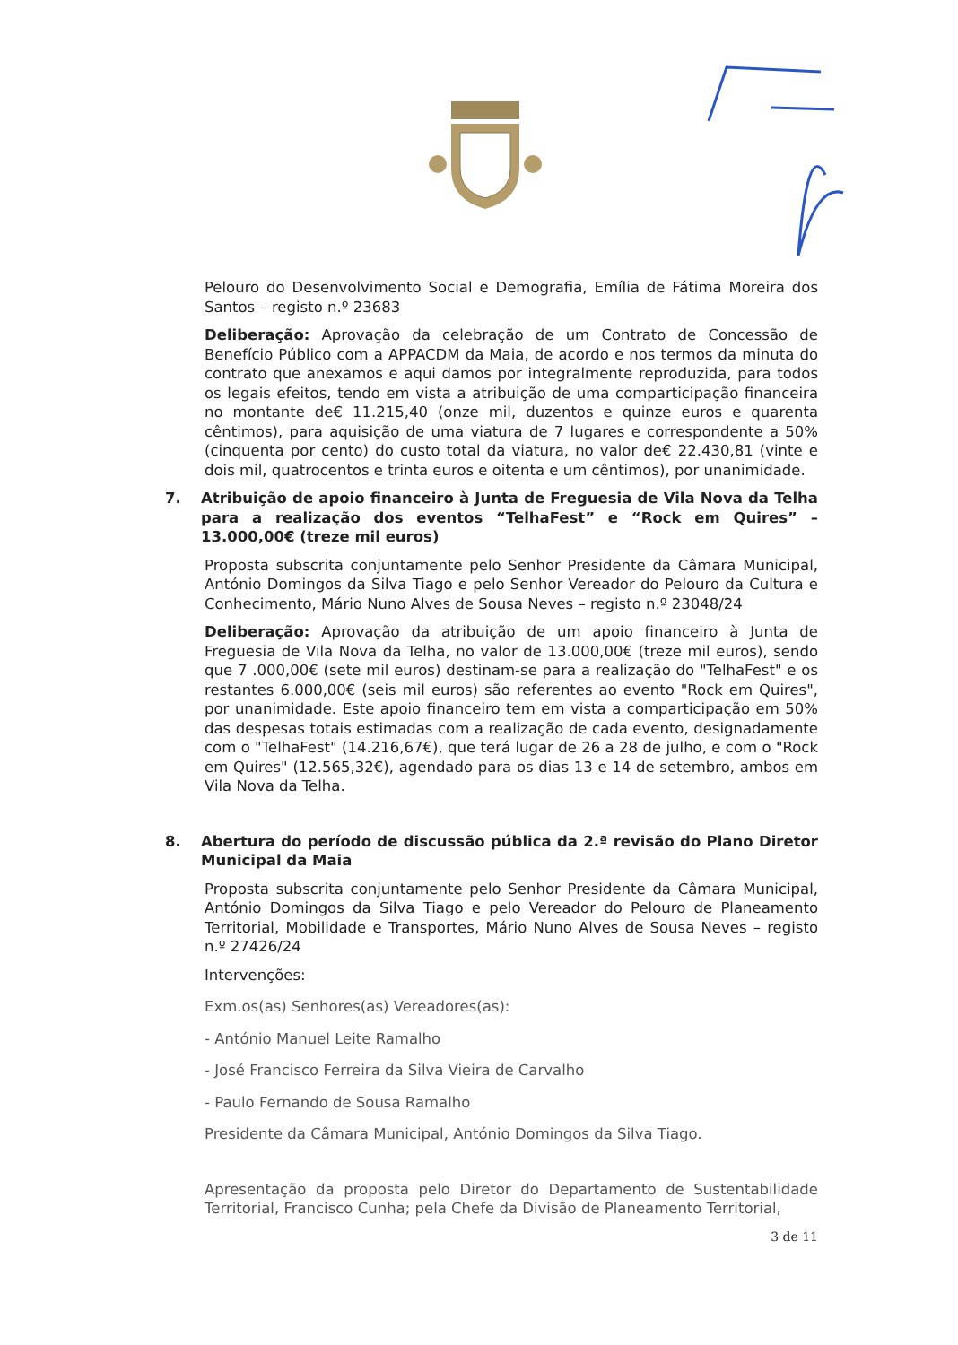Pelouro do Desenvolvimento Social e Demografia, Emília de Fátima Moreira dos Santos – registo n.º 23683
Deliberação: Aprovação da celebração de um Contrato de Concessão de Benefício Público com a APPACDM da Maia, de acordo e nos termos da minuta do contrato que anexamos e aqui damos por integralmente reproduzida, para todos os legais efeitos, tendo em vista a atribuição de uma comparticipação financeira no montante de€ 11.215,40 (onze mil, duzentos e quinze euros e quarenta cêntimos), para aquisição de uma viatura de 7 lugares e correspondente a 50% (cinquenta por cento) do custo total da viatura, no valor de€ 22.430,81 (vinte e dois mil, quatrocentos e trinta euros e oitenta e um cêntimos), por unanimidade.
7. Atribuição de apoio financeiro à Junta de Freguesia de Vila Nova da Telha para a realização dos eventos “TelhaFest” e “Rock em Quires” – 13.000,00€ (treze mil euros)
Proposta subscrita conjuntamente pelo Senhor Presidente da Câmara Municipal, António Domingos da Silva Tiago e pelo Senhor Vereador do Pelouro da Cultura e Conhecimento, Mário Nuno Alves de Sousa Neves – registo n.º 23048/24
Deliberação: Aprovação da atribuição de um apoio financeiro à Junta de Freguesia de Vila Nova da Telha, no valor de 13.000,00€ (treze mil euros), sendo que 7 .000,00€ (sete mil euros) destinam-se para a realização do "TelhaFest" e os restantes 6.000,00€ (seis mil euros) são referentes ao evento "Rock em Quires", por unanimidade. Este apoio financeiro tem em vista a comparticipação em 50% das despesas totais estimadas com a realização de cada evento, designadamente com o "TelhaFest" (14.216,67€), que terá lugar de 26 a 28 de julho, e com o "Rock em Quires" (12.565,32€), agendado para os dias 13 e 14 de setembro, ambos em Vila Nova da Telha.
8. Abertura do período de discussão pública da 2.ª revisão do Plano Diretor Municipal da Maia
Proposta subscrita conjuntamente pelo Senhor Presidente da Câmara Municipal, António Domingos da Silva Tiago e pelo Vereador do Pelouro de Planeamento Territorial, Mobilidade e Transportes, Mário Nuno Alves de Sousa Neves – registo n.º 27426/24
Intervenções:
Exm.os(as) Senhores(as) Vereadores(as):
- António Manuel Leite Ramalho
- José Francisco Ferreira da Silva Vieira de Carvalho
- Paulo Fernando de Sousa Ramalho
Presidente da Câmara Municipal, António Domingos da Silva Tiago.
Apresentação da proposta pelo Diretor do Departamento de Sustentabilidade Territorial, Francisco Cunha; pela Chefe da Divisão de Planeamento Territorial,
3 de 11